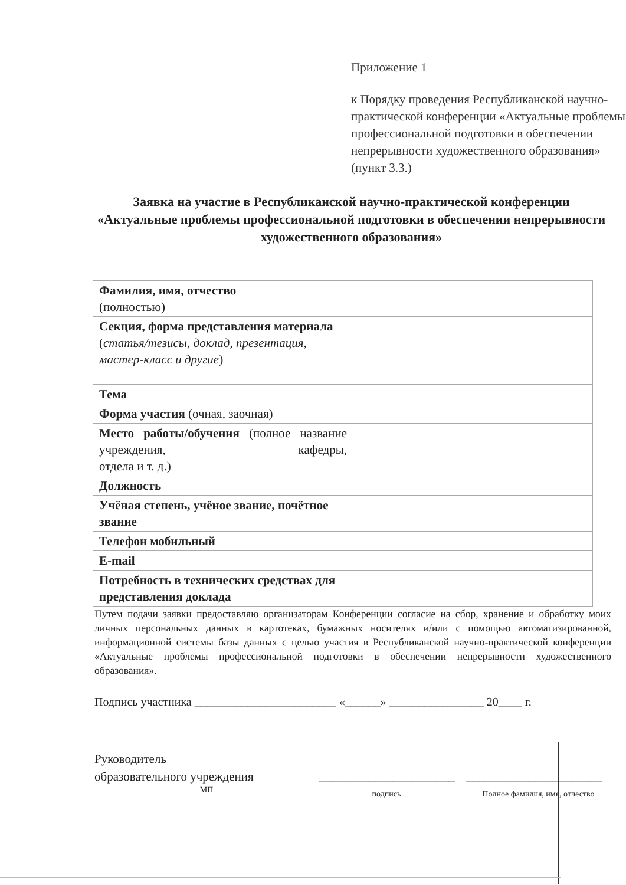Приложение 1
к Порядку проведения Республиканской научно-практической конференции «Актуальные проблемы профессиональной подготовки в обеспечении непрерывности художественного образования» (пункт 3.3.)
Заявка на участие в Республиканской научно-практической конференции «Актуальные проблемы профессиональной подготовки в обеспечении непрерывности художественного образования»
| Фамилия, имя, отчество (полностью) | |
| Секция, форма представления материала ( статья/тезисы, доклад, презентация, мастер-класс и другие ) | |
| Тема | |
| Форма участия (очная, заочная) | |
| Место работы/обучения (полное название учреждения, кафедры, отдела и т. д.) | |
| Должность | |
| Учёная степень, учёное звание, почётное звание | |
| Телефон мобильный | |
| E-mail | |
| Потребность в технических средствах для представления доклада | |
Путем подачи заявки предоставляю организаторам Конференции согласие на сбор, хранение и обработку моих личных персональных данных в картотеках, бумажных носителях и/или с помощью автоматизированной, информационной системы базы данных с целью участия в Республиканской научно-практической конференции «Актуальные проблемы профессиональной подготовки в обеспечении непрерывности художественного образования».
Подпись участника ________________________ «______» ________________ 20____ г.
Руководитель
образовательного учреждения
МП
______________________
подпись
______________________
Полное фамилия, имя, отчество